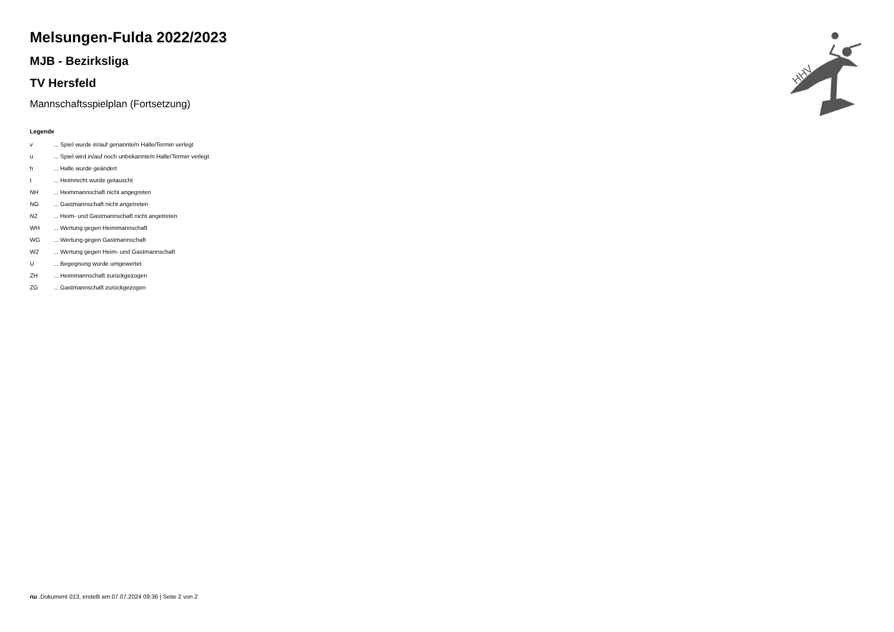Melsungen-Fulda 2022/2023
MJB - Bezirksliga
TV Hersfeld
Mannschaftsspielplan (Fortsetzung)
Legende
| v | ... Spiel wurde in/auf genannte/n Halle/Termin verlegt |
| u | ... Spiel wird in/auf noch unbekannte/n Halle/Termin verlegt |
| h | ... Halle wurde geändert |
| t | ... Heimrecht wurde getauscht |
| NH | ... Heimmannschaft nicht angegreten |
| NG | ... Gastmannschaft nicht angetreten |
| N2 | ... Heim- und Gastmannschaft nicht angetreten |
| WH | ... Wertung gegen Heimmannschaft |
| WG | ... Wertung gegen Gastmannschaft |
| W2 | ... Wertung gegen Heim- und Gastmannschaft |
| U | ... Begegnung wurde umgewertet |
| ZH | ... Heimmannschaft zurückgezogen |
| ZG | ... Gastmannschaft zurückgezogen |
HHV
nu .Dokument 013, erstellt am 07.07.2024 09:36 | Seite 2 von 2